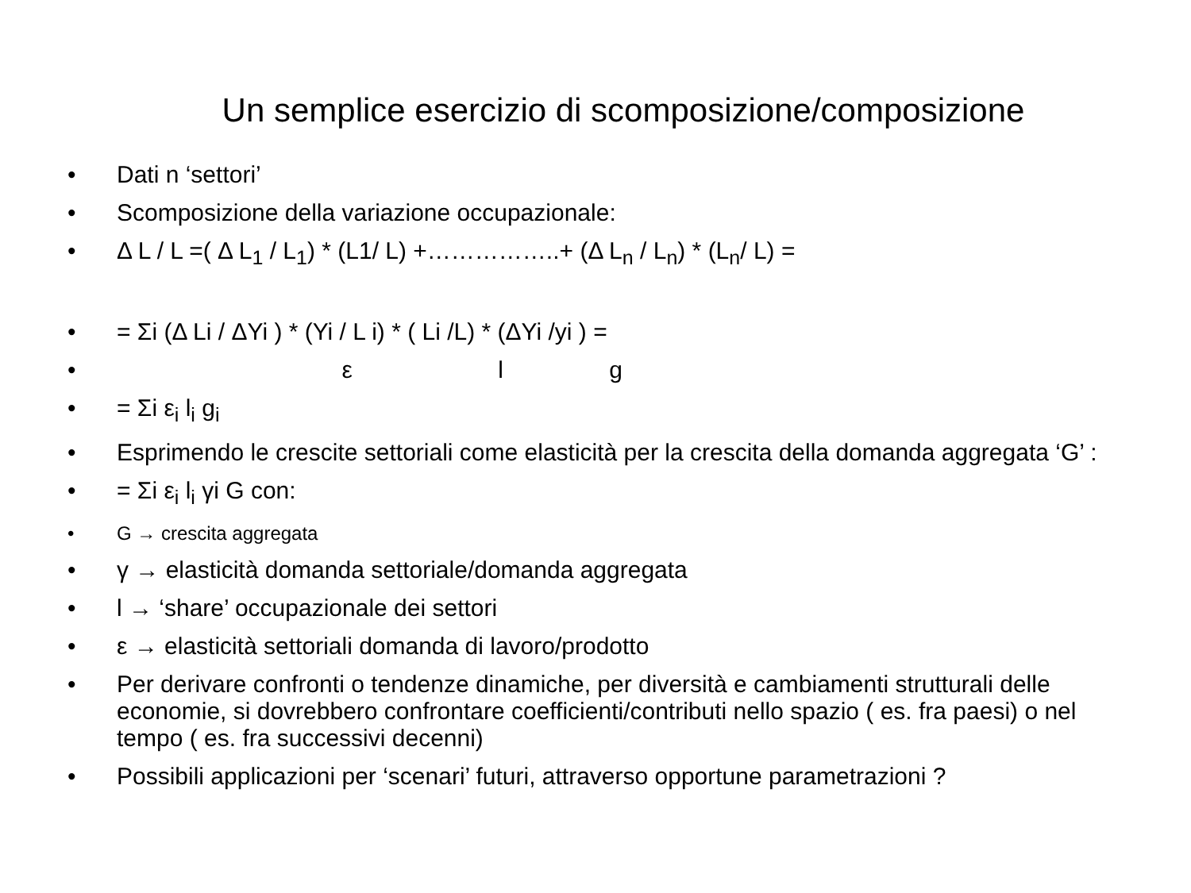Un semplice esercizio di scomposizione/composizione
• Dati n ‘settori’
• Scomposizione della variazione occupazionale:
• Δ L / L =( Δ L<sub>1</sub> / L<sub>1</sub>) * (L1/ L) +……………..+ (Δ L<sub>n</sub> / L<sub>n</sub>) * (L<sub>n</sub>/ L) =
• = Σi (Δ Li / ΔYi ) * (Yi / L i) * ( Li /L) * (ΔYi /yi ) =
• ε l g
• = Σi ε<sub>i</sub> l<sub>i</sub> g<sub>i</sub>
• Esprimendo le crescite settoriali come elasticità per la crescita della domanda aggregata ‘G’ :
• = Σi ε<sub>i</sub> l<sub>i</sub> γi G con:
• G → crescita aggregata
• γ → elasticità domanda settoriale/domanda aggregata
• l → ‘share’ occupazionale dei settori
• ε → elasticità settoriali domanda di lavoro/prodotto
• Per derivare confronti o tendenze dinamiche, per diversità e cambiamenti strutturali delle economie, si dovrebbero confrontare coefficienti/contributi nello spazio ( es. fra paesi) o nel tempo ( es. fra successivi decenni)
• Possibili applicazioni per ‘scenari’ futuri, attraverso opportune parametrazioni ?